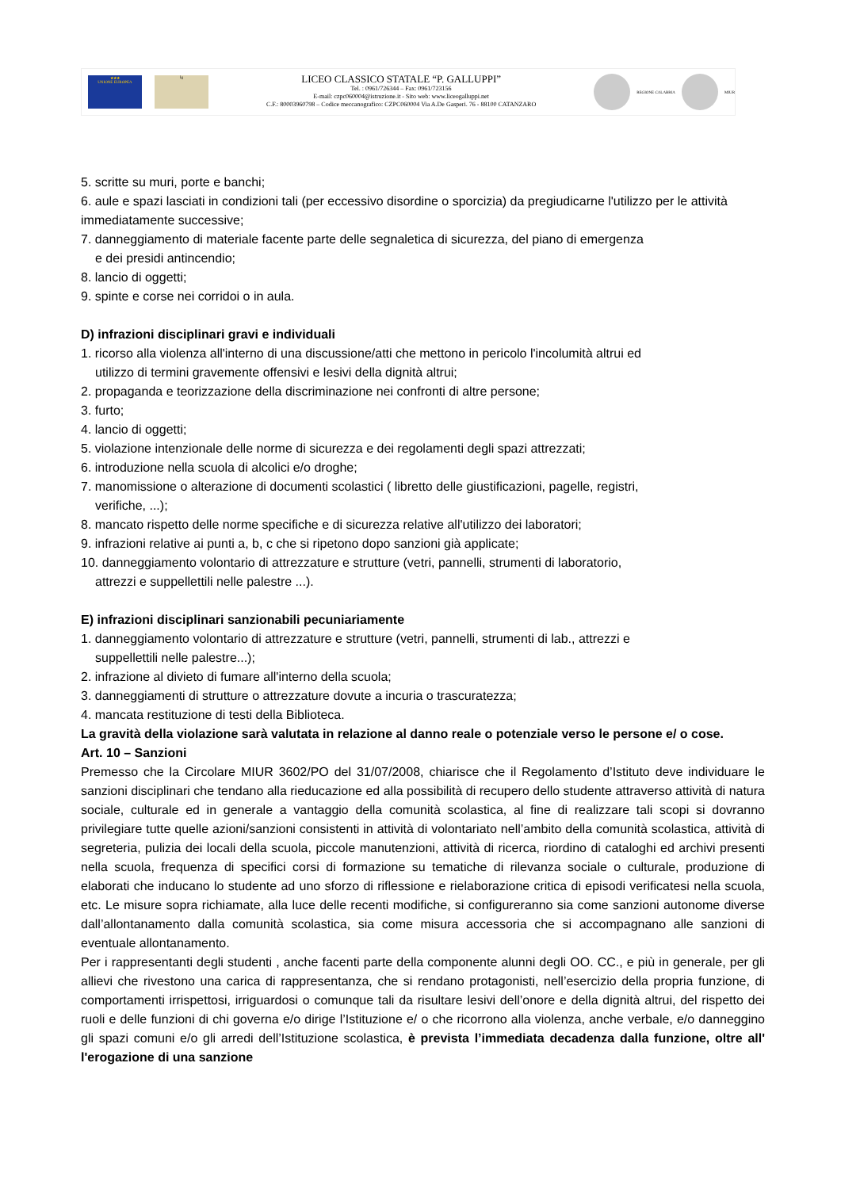★★★
UNIONE EUROPEA
lg
LICEO CLASSICO STATALE “P. GALLUPPI”
Tel. : 0961/726344 – Fax: 0961/723156
E-mail: czpc060004@istruzione.it - Sito web: www.liceogalluppi.net
C.F.: 80003960798 – Codice meccanografico: CZPC060004 Via A.De Gasperi. 76 - 88100 CATANZARO
REGIONE CALABRIA MIUR
5. scritte su muri, porte e banchi;
6. aule e spazi lasciati in condizioni tali (per eccessivo disordine o sporcizia) da pregiudicarne l'utilizzo per le attività immediatamente successive;
7. danneggiamento di materiale facente parte delle segnaletica di sicurezza, del piano di emergenza
e dei presidi antincendio;
8. lancio di oggetti;
9. spinte e corse nei corridoi o in aula.
D) infrazioni disciplinari gravi e individuali
1. ricorso alla violenza all'interno di una discussione/atti che mettono in pericolo l'incolumità altrui ed
utilizzo di termini gravemente offensivi e lesivi della dignità altrui;
2. propaganda e teorizzazione della discriminazione nei confronti di altre persone;
3. furto;
4. lancio di oggetti;
5. violazione intenzionale delle norme di sicurezza e dei regolamenti degli spazi attrezzati;
6. introduzione nella scuola di alcolici e/o droghe;
7. manomissione o alterazione di documenti scolastici ( libretto delle giustificazioni, pagelle, registri,
verifiche, ...);
8. mancato rispetto delle norme specifiche e di sicurezza relative all'utilizzo dei laboratori;
9. infrazioni relative ai punti a, b, c che si ripetono dopo sanzioni già applicate;
10. danneggiamento volontario di attrezzature e strutture (vetri, pannelli, strumenti di laboratorio,
attrezzi e suppellettili nelle palestre ...).
E) infrazioni disciplinari sanzionabili pecuniariamente
1. danneggiamento volontario di attrezzature e strutture (vetri, pannelli, strumenti di lab., attrezzi e
suppellettili nelle palestre...);
2. infrazione al divieto di fumare all'interno della scuola;
3. danneggiamenti di strutture o attrezzature dovute a incuria o trascuratezza;
4. mancata restituzione di testi della Biblioteca.
La gravità della violazione sarà valutata in relazione al danno reale o potenziale verso le persone e/ o cose.
Art. 10 – Sanzioni
Premesso che la Circolare MIUR 3602/PO del 31/07/2008, chiarisce che il Regolamento d’Istituto deve individuare le sanzioni disciplinari che tendano alla rieducazione ed alla possibilità di recupero dello studente attraverso attività di natura sociale, culturale ed in generale a vantaggio della comunità scolastica, al fine di realizzare tali scopi si dovranno privilegiare tutte quelle azioni/sanzioni consistenti in attività di volontariato nell’ambito della comunità scolastica, attività di segreteria, pulizia dei locali della scuola, piccole manutenzioni, attività di ricerca, riordino di cataloghi ed archivi presenti nella scuola, frequenza di specifici corsi di formazione su tematiche di rilevanza sociale o culturale, produzione di elaborati che inducano lo studente ad uno sforzo di riflessione e rielaborazione critica di episodi verificatesi nella scuola, etc. Le misure sopra richiamate, alla luce delle recenti modifiche, si configureranno sia come sanzioni autonome diverse dall’allontanamento dalla comunità scolastica, sia come misura accessoria che si accompagnano alle sanzioni di eventuale allontanamento.
Per i rappresentanti degli studenti , anche facenti parte della componente alunni degli OO. CC., e più in generale, per gli allievi che rivestono una carica di rappresentanza, che si rendano protagonisti, nell’esercizio della propria funzione, di comportamenti irrispettosi, irriguardosi o comunque tali da risultare lesivi dell’onore e della dignità altrui, del rispetto dei ruoli e delle funzioni di chi governa e/o dirige l’Istituzione e/ o che ricorrono alla violenza, anche verbale, e/o danneggino gli spazi comuni e/o gli arredi dell’Istituzione scolastica, è prevista l’immediata decadenza dalla funzione, oltre all' l'erogazione di una sanzione